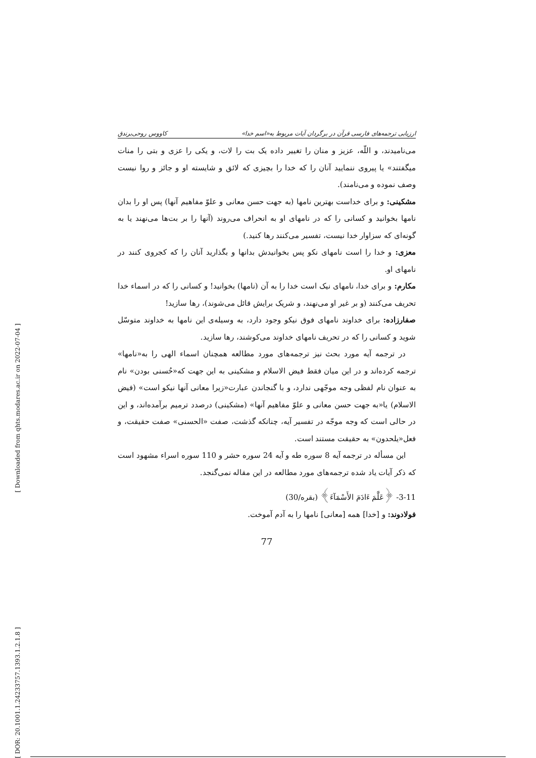ارزیابی ترجمه‌های فارسی قرآن در برگردان آیات مربوط به«اسم خدا» کاووس روحی‌برندق
می‌نامیدند، و اللّه، عزیز و منان را تغییر داده یک بت را لات، و یکی را عزی و بتی را منات میگفتند» یا پیروی ننمایید آنان را که خدا را بچیزی که لائق و شایسته او و جائز و روا نیست وصف نموده و می‌نامند).
مشکینی: و برای خداست بهترین نامها (به جهت حسن معانی و علوّ مفاهیم آنها) پس او را بدان نامها بخوانید و کسانی را که در نامهای او به انحراف می‌روند (آنها را بر بت‌ها می‌نهند یا به گونه‌ای که سزاوار خدا نیست، تفسیر می‌کنند رها کنید.)
معزی: و خدا را است نامهای نکو پس بخوانیدش بدانها و بگذارید آنان را که کجروی کنند در نامهای او.
مکارم: و برای خدا، نامهای نیک است خدا را به آن (نامها) بخوانید! و کسانی را که در اسماء خدا تحریف می‌کنند (و بر غیر او می‌نهند، و شریک برایش قائل می‌شوند)، رها سازید!
صفارزاده: برای خداوند نامهای فوق نیکو وجود دارد، به وسیله‌ی این نامها به خداوند متوسّل شوید و کسانی را که در تحریف نامهای خداوند می‌کوشند، رها سازید.
در ترجمه آیه مورد بحث نیز ترجمه‌های مورد مطالعه همچنان اسماء الهی را به«نامها» ترجمه کرده‌اند و در این میان فقط فیض الاسلام و مشکینی به این جهت که«حُسنی بودن» نام به عنوان نام لفظی وجه موجّهی ندارد، و با گنجاندن عبارت«زیرا معانی آنها نیکو است» (فیض الاسلام) یا«به جهت حسن معانی و علوّ مفاهیم آنها» (مشکینی) درصدد ترمیم برآمده‌اند، و این در حالی است که وجه موجّه در تفسیر آیه، چنانکه گذشت، صفت «الحسنی» صفت حقیقت، و فعل«یلحدون» به حقیقت مستند است.
این مسأله در ترجمه آیه 8 سوره طه و آیه 24 سوره حشر و 110 سوره اسراء مشهود است که ذکر آیات یاد شده ترجمه‌های مورد مطالعه در این مقاله نمی‌گنجد.
3-11- ﴿عَلَّمَ ءَادَمَ الأَسْمَآءَ﴾ (بقره/30)
فولادوند: و [خدا] همه [معانی] نامها را به آدم آموخت.
77
[ Downloaded from qhts.modares.ac.ir on 2022-07-04 ]
[ DOR: 20.1001.1.24233757.1393.1.2.1.8 ]